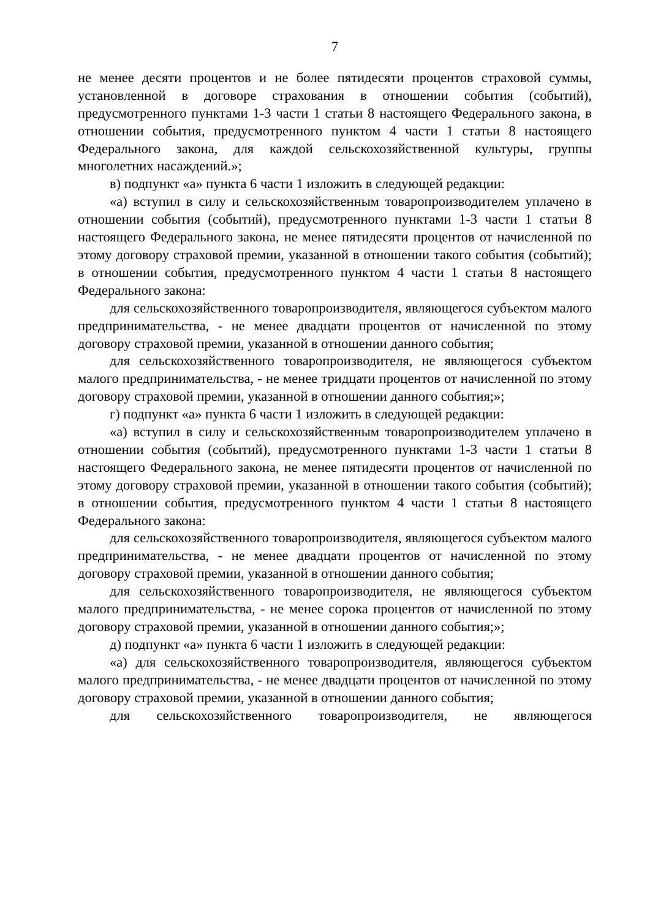7
не менее десяти процентов и не более пятидесяти процентов страховой суммы, установленной в договоре страхования в отношении события (событий), предусмотренного пунктами 1-3 части 1 статьи 8 настоящего Федерального закона, в отношении события, предусмотренного пунктом 4 части 1 статьи 8 настоящего Федерального закона, для каждой сельскохозяйственной культуры, группы многолетних насаждений.»;
в) подпункт «а» пункта 6 части 1 изложить в следующей редакции:
«а) вступил в силу и сельскохозяйственным товаропроизводителем уплачено в отношении события (событий), предусмотренного пунктами 1-3 части 1 статьи 8 настоящего Федерального закона, не менее пятидесяти процентов от начисленной по этому договору страховой премии, указанной в отношении такого события (событий); в отношении события, предусмотренного пунктом 4 части 1 статьи 8 настоящего Федерального закона:
для сельскохозяйственного товаропроизводителя, являющегося субъектом малого предпринимательства, - не менее двадцати процентов от начисленной по этому договору страховой премии, указанной в отношении данного события;
для сельскохозяйственного товаропроизводителя, не являющегося субъектом малого предпринимательства, - не менее тридцати процентов от начисленной по этому договору страховой премии, указанной в отношении данного события;»;
г) подпункт «а» пункта 6 части 1 изложить в следующей редакции:
«а) вступил в силу и сельскохозяйственным товаропроизводителем уплачено в отношении события (событий), предусмотренного пунктами 1-3 части 1 статьи 8 настоящего Федерального закона, не менее пятидесяти процентов от начисленной по этому договору страховой премии, указанной в отношении такого события (событий); в отношении события, предусмотренного пунктом 4 части 1 статьи 8 настоящего Федерального закона:
для сельскохозяйственного товаропроизводителя, являющегося субъектом малого предпринимательства, - не менее двадцати процентов от начисленной по этому договору страховой премии, указанной в отношении данного события;
для сельскохозяйственного товаропроизводителя, не являющегося субъектом малого предпринимательства, - не менее сорока процентов от начисленной по этому договору страховой премии, указанной в отношении данного события;»;
д) подпункт «а» пункта 6 части 1 изложить в следующей редакции:
«а) для сельскохозяйственного товаропроизводителя, являющегося субъектом малого предпринимательства, - не менее двадцати процентов от начисленной по этому договору страховой премии, указанной в отношении данного события;
для сельскохозяйственного товаропроизводителя, не являющегося